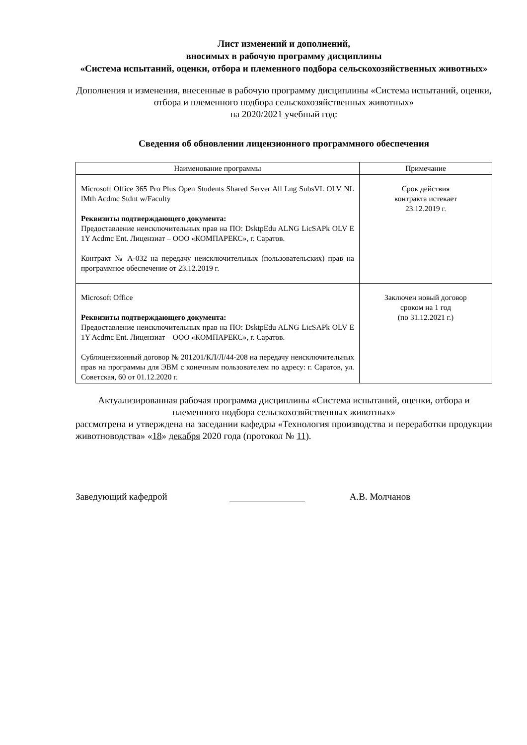Лист изменений и дополнений,
вносимых в рабочую программу дисциплины
«Система испытаний, оценки, отбора и племенного подбора сельскохозяйственных животных»
Дополнения и изменения, внесенные в рабочую программу дисциплины «Система испытаний, оценки, отбора и племенного подбора сельскохозяйственных животных»
на 2020/2021 учебный год:
Сведения об обновлении лицензионного программного обеспечения
| Наименование программы | Примечание |
| --- | --- |
| Microsoft Office 365 Pro Plus Open Students Shared Server All Lng SubsVL OLV NL lMth Acdmc Stdnt w/Faculty Реквизиты подтверждающего документа: Предоставление неисключительных прав на ПО: DsktpEdu ALNG LicSAPk OLV E 1Y Acdmc Ent. Лицензиат – ООО «КОМПАРЕКС», г. Саратов. Контракт № А-032 на передачу неисключительных (пользовательских) прав на программное обеспечение от 23.12.2019 г. | Срок действия контракта истекает 23.12.2019 г. |
| Microsoft Office Реквизиты подтверждающего документа: Предоставление неисключительных прав на ПО: DsktpEdu ALNG LicSAPk OLV E 1Y Acdmc Ent. Лицензиат – ООО «КОМПАРЕКС», г. Саратов. Сублицензионный договор № 201201/КЛ/Л/44-208 на передачу неисключительных прав на программы для ЭВМ с конечным пользователем по адресу: г. Саратов, ул. Советская, 60 от 01.12.2020 г. | Заключен новый договор сроком на 1 год (по 31.12.2021 г.) |
Актуализированная рабочая программа дисциплины «Система испытаний, оценки, отбора и племенного подбора сельскохозяйственных животных»
рассмотрена и утверждена на заседании кафедры «Технология производства и переработки продукции животноводства» «18» декабря 2020 года (протокол № 11).
Заведующий кафедрой А.В. Молчанов